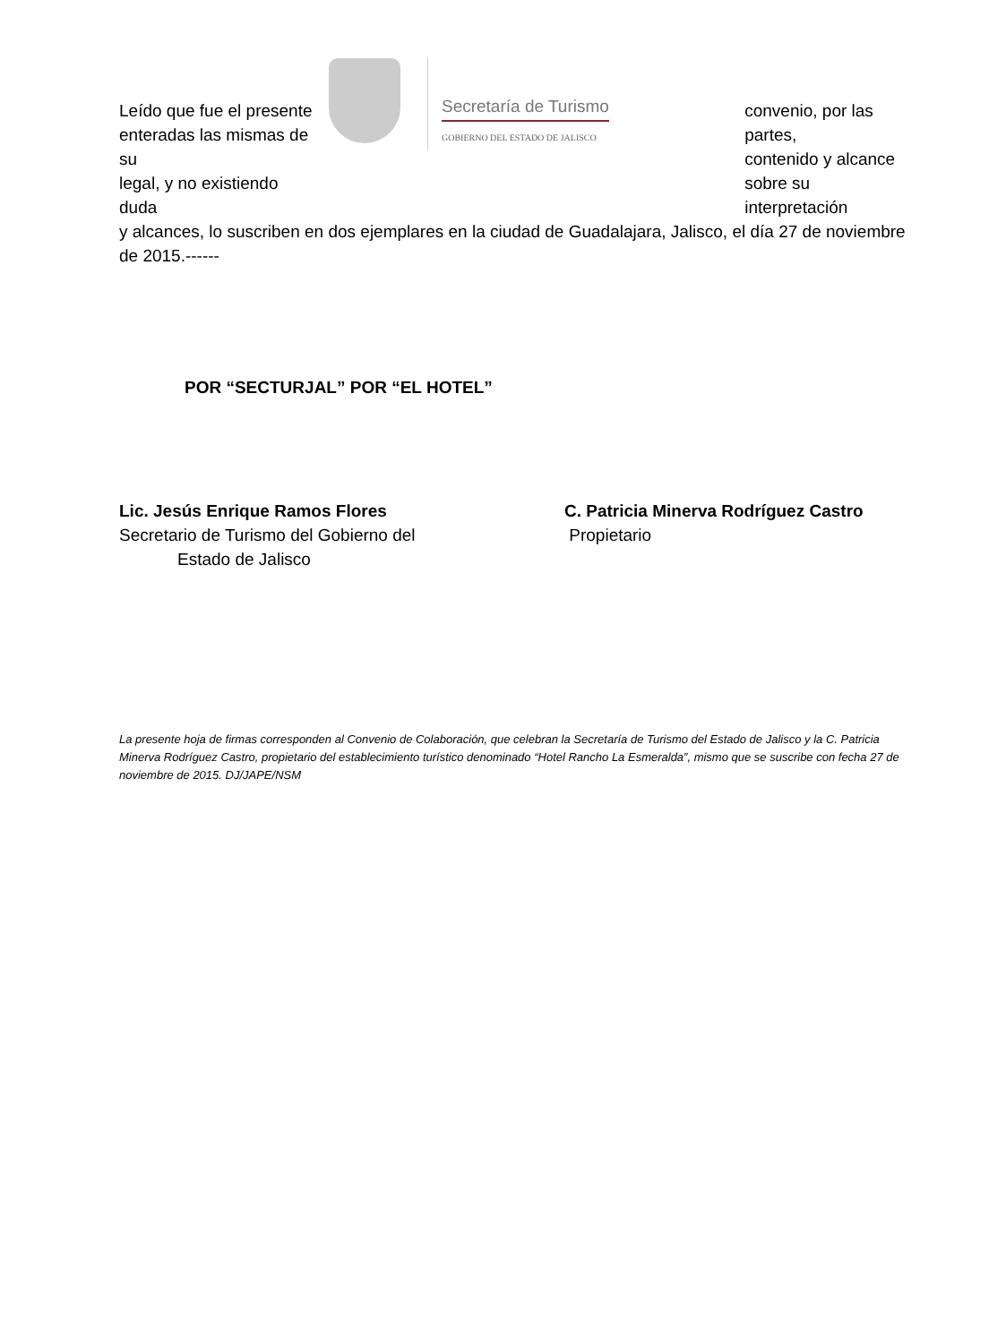Leído que fue el presente
enteradas las mismas de su
legal, y no existiendo duda
Secretaría de Turismo
GOBIERNO DEL ESTADO DE JALISCO
convenio, por las partes,
contenido y alcance
sobre su interpretación
y alcances, lo suscriben en dos ejemplares en la ciudad de Guadalajara, Jalisco, el día 27 de noviembre de 2015.------
POR “SECTURJAL” POR “EL HOTEL”
Lic. Jesús Enrique Ramos Flores
Secretario de Turismo del Gobierno del
Estado de Jalisco
C. Patricia Minerva Rodríguez Castro
Propietario
La presente hoja de firmas corresponden al Convenio de Colaboración, que celebran la Secretaría de Turismo del Estado de Jalisco y la C. Patricia Minerva Rodríguez Castro, propietario del establecimiento turístico denominado “Hotel Rancho La Esmeralda”, mismo que se suscribe con fecha 27 de noviembre de 2015. DJ/JAPE/NSM